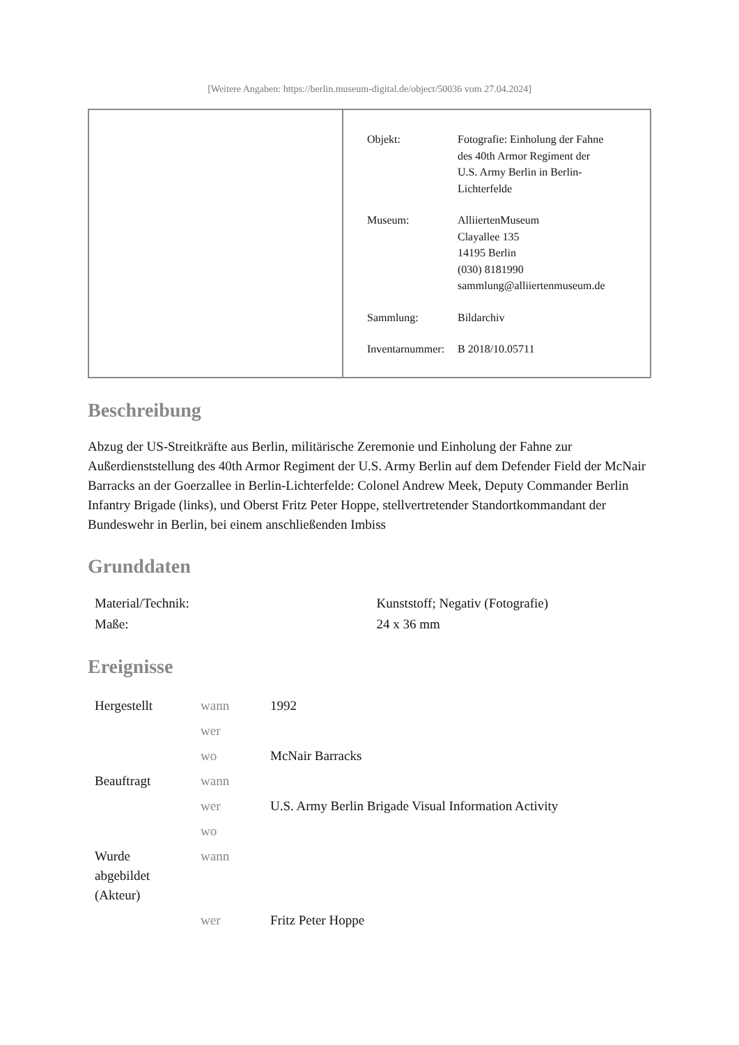[Weitere Angaben: https://berlin.museum-digital.de/object/50036 vom 27.04.2024]
| Objekt: | Fotografie: Einholung der Fahne des 40th Armor Regiment der U.S. Army Berlin in Berlin- Lichterfelde |
| Museum: | AlliiertenMuseum Clayallee 135 14195 Berlin (030) 8181990 sammlung@alliiertenmuseum.de |
| Sammlung: | Bildarchiv |
| Inventarnummer: | B 2018/10.05711 |
Beschreibung
Abzug der US-Streitkräfte aus Berlin, militärische Zeremonie und Einholung der Fahne zur Außerdienststellung des 40th Armor Regiment der U.S. Army Berlin auf dem Defender Field der McNair Barracks an der Goerzallee in Berlin-Lichterfelde: Colonel Andrew Meek, Deputy Commander Berlin Infantry Brigade (links), und Oberst Fritz Peter Hoppe, stellvertretender Standortkommandant der Bundeswehr in Berlin, bei einem anschließenden Imbiss
Grunddaten
| Material/Technik: | Kunststoff; Negativ (Fotografie) |
| Maße: | 24 x 36 mm |
Ereignisse
| Hergestellt | wann | 1992 |
| | wer | |
| | wo | McNair Barracks |
| Beauftragt | wann | |
| | wer | U.S. Army Berlin Brigade Visual Information Activity |
| | wo | |
| Wurde abgebildet (Akteur) | wann | |
| | wer | Fritz Peter Hoppe |